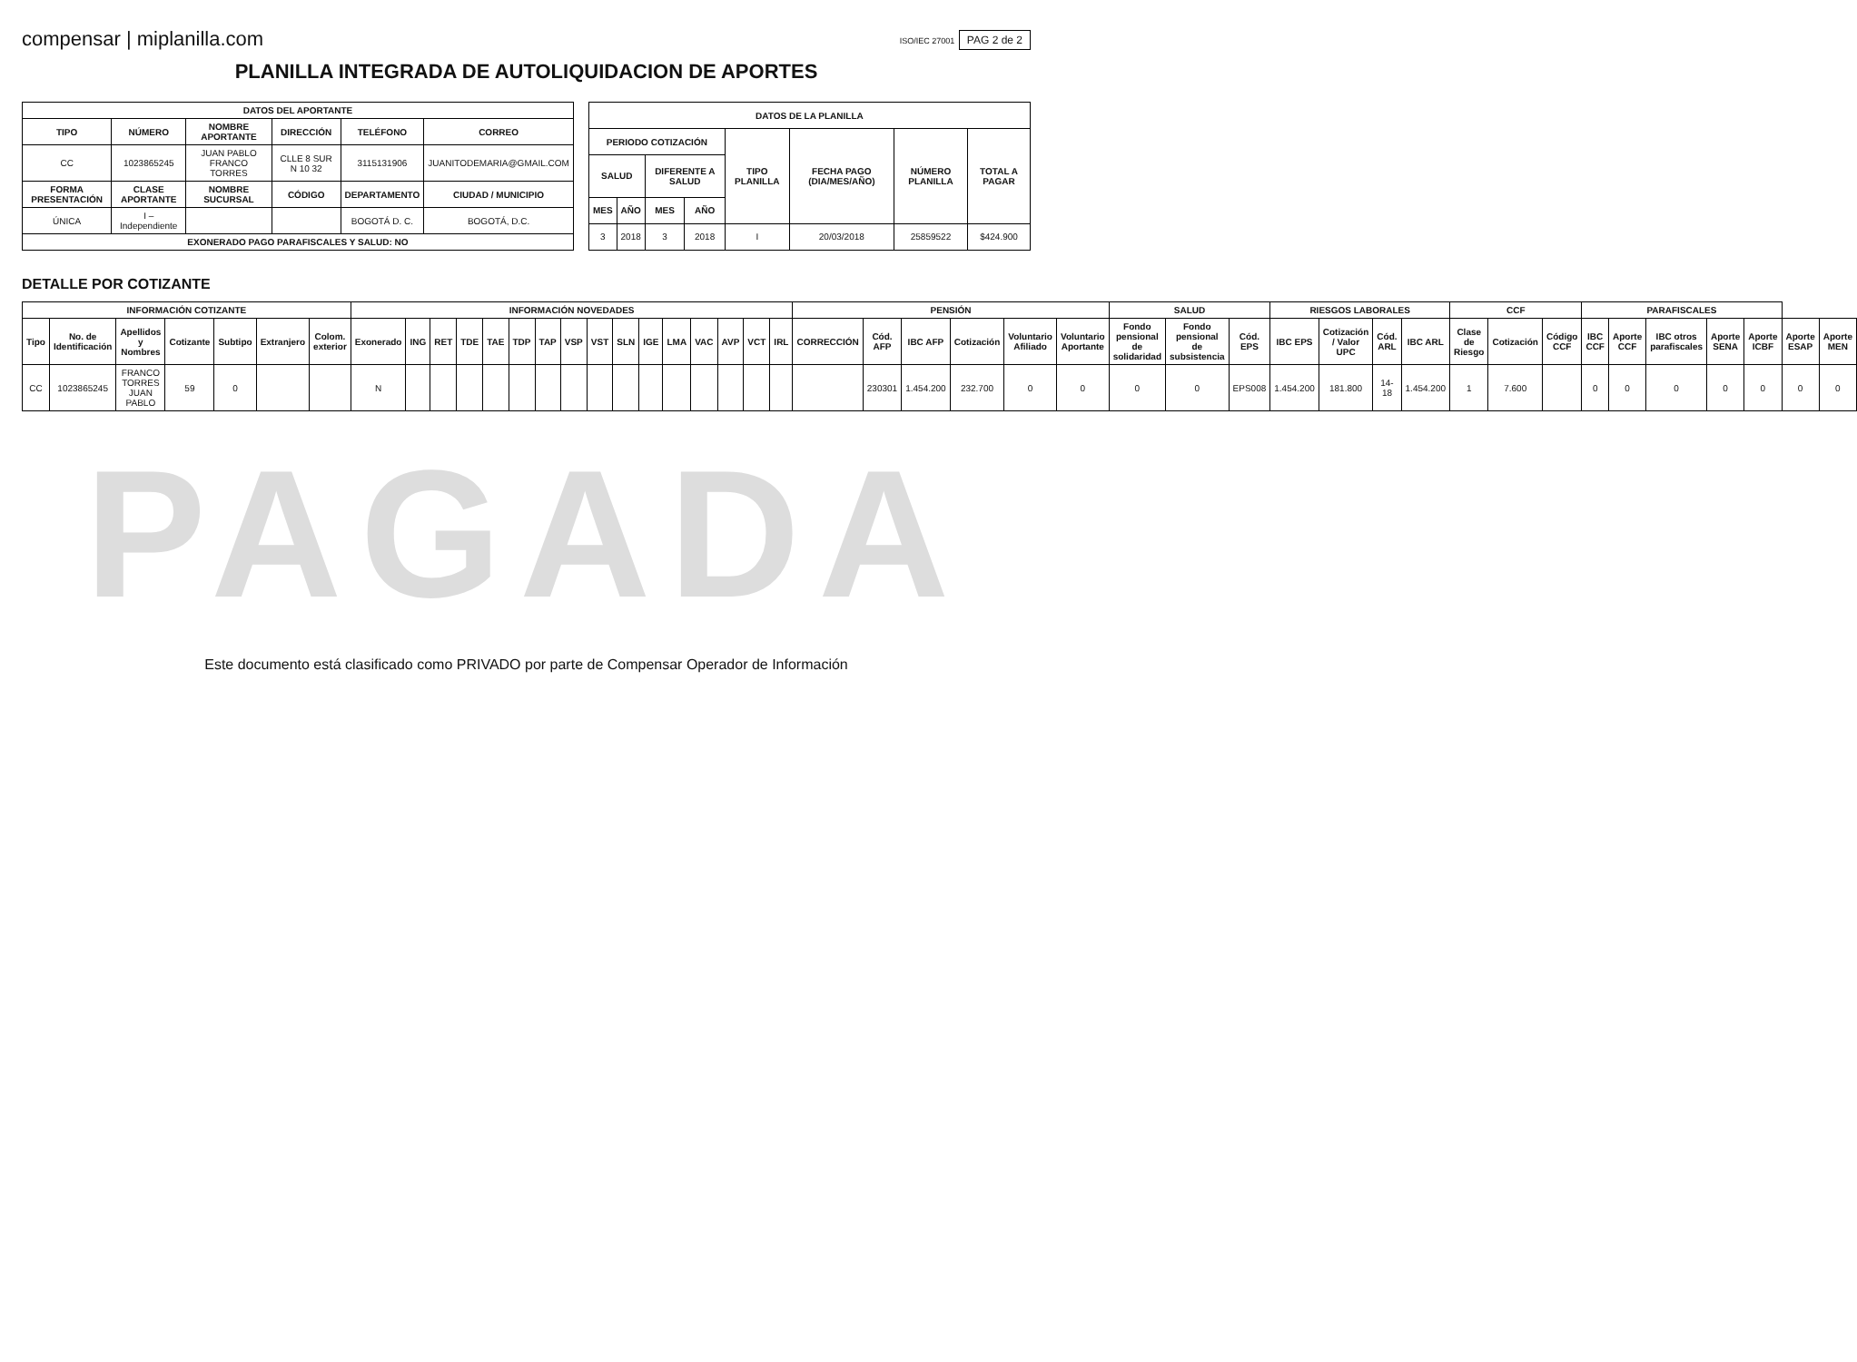compensar | miplanilla.com
ISO/IEC 27001 PAG 2 de 2
PLANILLA INTEGRADA DE AUTOLIQUIDACION DE APORTES
| DATOS DEL APORTANTE | | | | | |
| --- | --- | --- | --- | --- | --- |
| TIPO | NÚMERO | NOMBRE APORTANTE | DIRECCIÓN | TELÉFONO | CORREO |
| CC | 1023865245 | JUAN PABLO FRANCO TORRES | CLLE 8 SUR N 10 32 | 3115131906 | JUANITODEMARIA@GMAIL.COM |
| FORMA PRESENTACIÓN | CLASE APORTANTE | NOMBRE SUCURSAL | CÓDIGO | DEPARTAMENTO | CIUDAD / MUNICIPIO |
| ÚNICA | I – Independiente | | | BOGOTÁ D. C. | BOGOTÁ, D.C. |
| EXONERADO PAGO PARAFISCALES Y SALUD: NO | | | | | |
| DATOS DE LA PLANILLA | | | | | | | |
| --- | --- | --- | --- | --- | --- | --- | --- |
| PERIODO COTIZACIÓN | | | | TIPO PLANILLA | FECHA PAGO (DIA/MES/AÑO) | NÚMERO PLANILLA | TOTAL A PAGAR |
| SALUD | | DIFERENTE A SALUD | | | | | |
| MES | AÑO | MES | AÑO | | | | |
| 3 | 2018 | 3 | 2018 | I | 20/03/2018 | 25859522 | $424.900 |
DETALLE POR COTIZANTE
| INFORMACIÓN COTIZANTE | | | | | | | INFORMACIÓN NOVEDADES | | | | | | | | | | | | | | | | PENSIÓN | | | | | | SALUD | | | RIESGOS LABORALES | | | | CCF | | | PARAFISCALES | | | | | | |
| --- | --- | --- | --- | --- | --- | --- | --- | --- | --- | --- | --- | --- | --- | --- | --- | --- | --- | --- | --- | --- | --- | --- | --- | --- | --- | --- | --- | --- | --- | --- | --- | --- | --- | --- | --- | --- | --- | --- | --- | --- | --- | --- | --- | --- | --- |
| Tipo | No. de Identificación | Apellidos y Nombres | Cotizante | Subtipo | Extranjero | Colom. exterior | Exonerado | ING | RET | TDE | TAE | TDP | TAP | VSP | VST | SLN | IGE | LMA | VAC | AVP | VCT | IRL | CORRECCIÓN | Cód. AFP | IBC AFP | Cotización | Voluntario Afiliado | Voluntario Aportante | Fondo pensional de solidaridad | Fondo pensional de subsistencia | Cód. EPS | IBC EPS | Cotización / Valor UPC | Cód. ARL | IBC ARL | Clase de Riesgo | Cotización | Código CCF | IBC CCF | Aporte CCF | IBC otros parafiscales | Aporte SENA | Aporte ICBF | Aporte ESAP | Aporte MEN |
| CC | 1023865245 | FRANCO TORRES JUAN PABLO | 59 | 0 | | | N | | | | | | | | | | | | | | | | | 230301 | 1.454.200 | 232.700 | 0 | 0 | 0 | 0 | EPS008 | 1.454.200 | 181.800 | 14-18 | 1.454.200 | 1 | 7.600 | | 0 | 0 | 0 | 0 | 0 | 0 | 0 |
PAGADA
Este documento está clasificado como PRIVADO por parte de Compensar Operador de Información